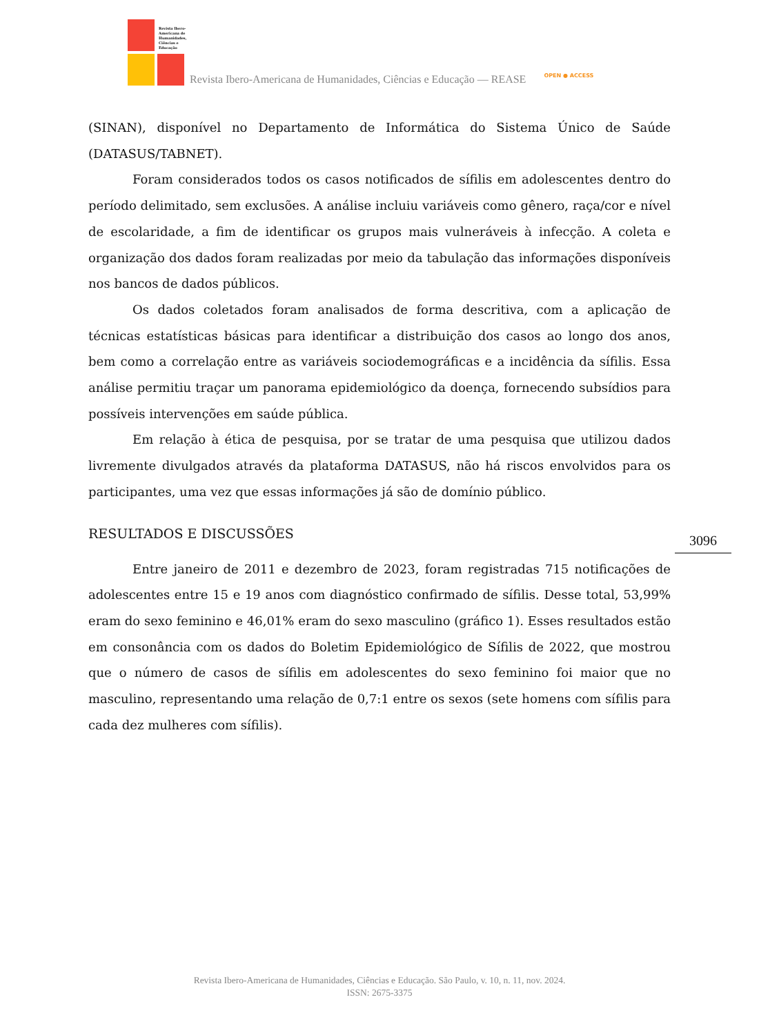Revista Ibero-Americana de Humanidades, Ciências e Educação
Revista Ibero-Americana de Humanidades, Ciências e Educação — REASE
OPEN ● ACCESS
(SINAN), disponível no Departamento de Informática do Sistema Único de Saúde (DATASUS/TABNET).
Foram considerados todos os casos notificados de sífilis em adolescentes dentro do período delimitado, sem exclusões. A análise incluiu variáveis como gênero, raça/cor e nível de escolaridade, a fim de identificar os grupos mais vulneráveis à infecção. A coleta e organização dos dados foram realizadas por meio da tabulação das informações disponíveis nos bancos de dados públicos.
Os dados coletados foram analisados de forma descritiva, com a aplicação de técnicas estatísticas básicas para identificar a distribuição dos casos ao longo dos anos, bem como a correlação entre as variáveis sociodemográficas e a incidência da sífilis. Essa análise permitiu traçar um panorama epidemiológico da doença, fornecendo subsídios para possíveis intervenções em saúde pública.
Em relação à ética de pesquisa, por se tratar de uma pesquisa que utilizou dados livremente divulgados através da plataforma DATASUS, não há riscos envolvidos para os participantes, uma vez que essas informações já são de domínio público.
RESULTADOS E DISCUSSÕES
Entre janeiro de 2011 e dezembro de 2023, foram registradas 715 notificações de adolescentes entre 15 e 19 anos com diagnóstico confirmado de sífilis. Desse total, 53,99% eram do sexo feminino e 46,01% eram do sexo masculino (gráfico 1). Esses resultados estão em consonância com os dados do Boletim Epidemiológico de Sífilis de 2022, que mostrou que o número de casos de sífilis em adolescentes do sexo feminino foi maior que no masculino, representando uma relação de 0,7:1 entre os sexos (sete homens com sífilis para cada dez mulheres com sífilis).
3096
Revista Ibero-Americana de Humanidades, Ciências e Educação. São Paulo, v. 10, n. 11, nov. 2024.
ISSN: 2675-3375